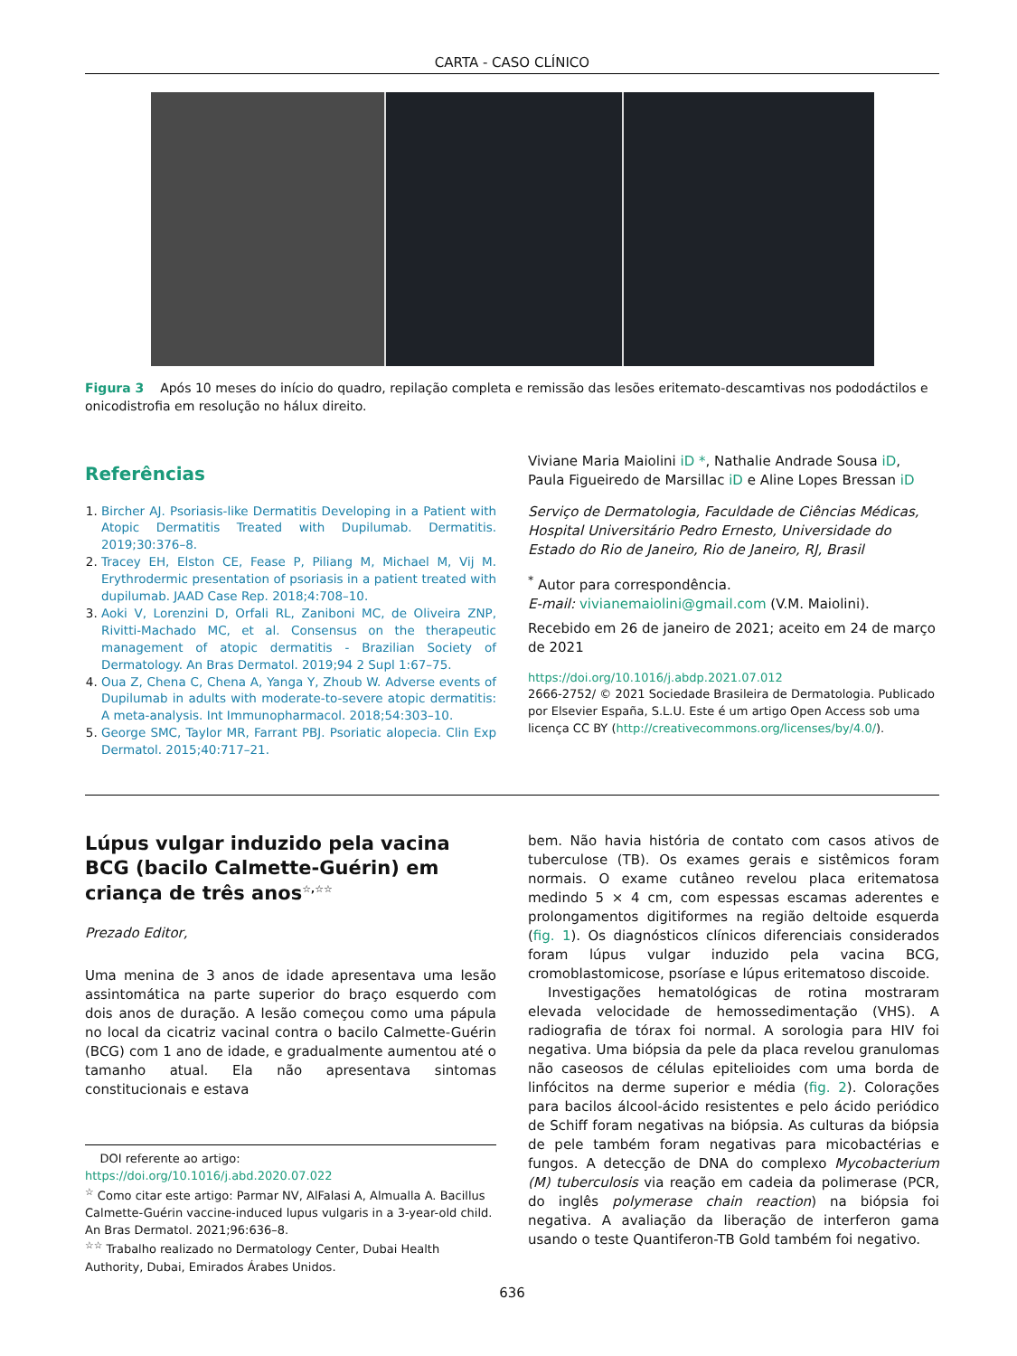CARTA - CASO CLÍNICO
Figura 3 Após 10 meses do início do quadro, repilação completa e remissão das lesões eritemato-descamtivas nos pododáctilos e onicodistrofia em resolução no hálux direito.
Referências
1. Bircher AJ. Psoriasis-like Dermatitis Developing in a Patient with Atopic Dermatitis Treated with Dupilumab. Dermatitis. 2019;30:376–8.
2. Tracey EH, Elston CE, Fease P, Piliang M, Michael M, Vij M. Erythrodermic presentation of psoriasis in a patient treated with dupilumab. JAAD Case Rep. 2018;4:708–10.
3. Aoki V, Lorenzini D, Orfali RL, Zaniboni MC, de Oliveira ZNP, Rivitti-Machado MC, et al. Consensus on the therapeutic management of atopic dermatitis - Brazilian Society of Dermatology. An Bras Dermatol. 2019;94 2 Supl 1:67–75.
4. Oua Z, Chena C, Chena A, Yanga Y, Zhoub W. Adverse events of Dupilumab in adults with moderate-to-severe atopic dermatitis: A meta-analysis. Int Immunopharmacol. 2018;54:303–10.
5. George SMC, Taylor MR, Farrant PBJ. Psoriatic alopecia. Clin Exp Dermatol. 2015;40:717–21.
Viviane Maria Maiolini iD *, Nathalie Andrade Sousa iD, Paula Figueiredo de Marsillac iD e Aline Lopes Bressan iD
Serviço de Dermatologia, Faculdade de Ciências Médicas, Hospital Universitário Pedro Ernesto, Universidade do Estado do Rio de Janeiro, Rio de Janeiro, RJ, Brasil
<sup>*</sup> Autor para correspondência.
E-mail: vivianemaiolini@gmail.com (V.M. Maiolini).
Recebido em 26 de janeiro de 2021; aceito em 24 de março de 2021
https://doi.org/10.1016/j.abdp.2021.07.012
2666-2752/ © 2021 Sociedade Brasileira de Dermatologia. Publicado por Elsevier España, S.L.U. Este é um artigo Open Access sob uma licença CC BY (http://creativecommons.org/licenses/by/4.0/).
Lúpus vulgar induzido pela vacina BCG (bacilo Calmette-Guérin) em criança de três anos<sup>☆,☆☆</sup>
Prezado Editor,
Uma menina de 3 anos de idade apresentava uma lesão assintomática na parte superior do braço esquerdo com dois anos de duração. A lesão começou como uma pápula no local da cicatriz vacinal contra o bacilo Calmette-Guérin (BCG) com 1 ano de idade, e gradualmente aumentou até o tamanho atual. Ela não apresentava sintomas constitucionais e estava
DOI referente ao artigo:
https://doi.org/10.1016/j.abd.2020.07.022
<sup>☆</sup> Como citar este artigo: Parmar NV, AlFalasi A, Almualla A. Bacillus Calmette-Guérin vaccine-induced lupus vulgaris in a 3-year-old child. An Bras Dermatol. 2021;96:636–8.
<sup>☆☆</sup> Trabalho realizado no Dermatology Center, Dubai Health Authority, Dubai, Emirados Árabes Unidos.
bem. Não havia história de contato com casos ativos de tuberculose (TB). Os exames gerais e sistêmicos foram normais. O exame cutâneo revelou placa eritematosa medindo 5 × 4 cm, com espessas escamas aderentes e prolongamentos digitiformes na região deltoide esquerda (fig. 1). Os diagnósticos clínicos diferenciais considerados foram lúpus vulgar induzido pela vacina BCG, cromoblastomicose, psoríase e lúpus eritematoso discoide.
Investigações hematológicas de rotina mostraram elevada velocidade de hemossedimentação (VHS). A radiografia de tórax foi normal. A sorologia para HIV foi negativa. Uma biópsia da pele da placa revelou granulomas não caseosos de células epitelioides com uma borda de linfócitos na derme superior e média (fig. 2). Colorações para bacilos álcool-ácido resistentes e pelo ácido periódico de Schiff foram negativas na biópsia. As culturas da biópsia de pele também foram negativas para micobactérias e fungos. A detecção de DNA do complexo Mycobacterium (M) tuberculosis via reação em cadeia da polimerase (PCR, do inglês polymerase chain reaction) na biópsia foi negativa. A avaliação da liberação de interferon gama usando o teste Quantiferon-TB Gold também foi negativo.
636